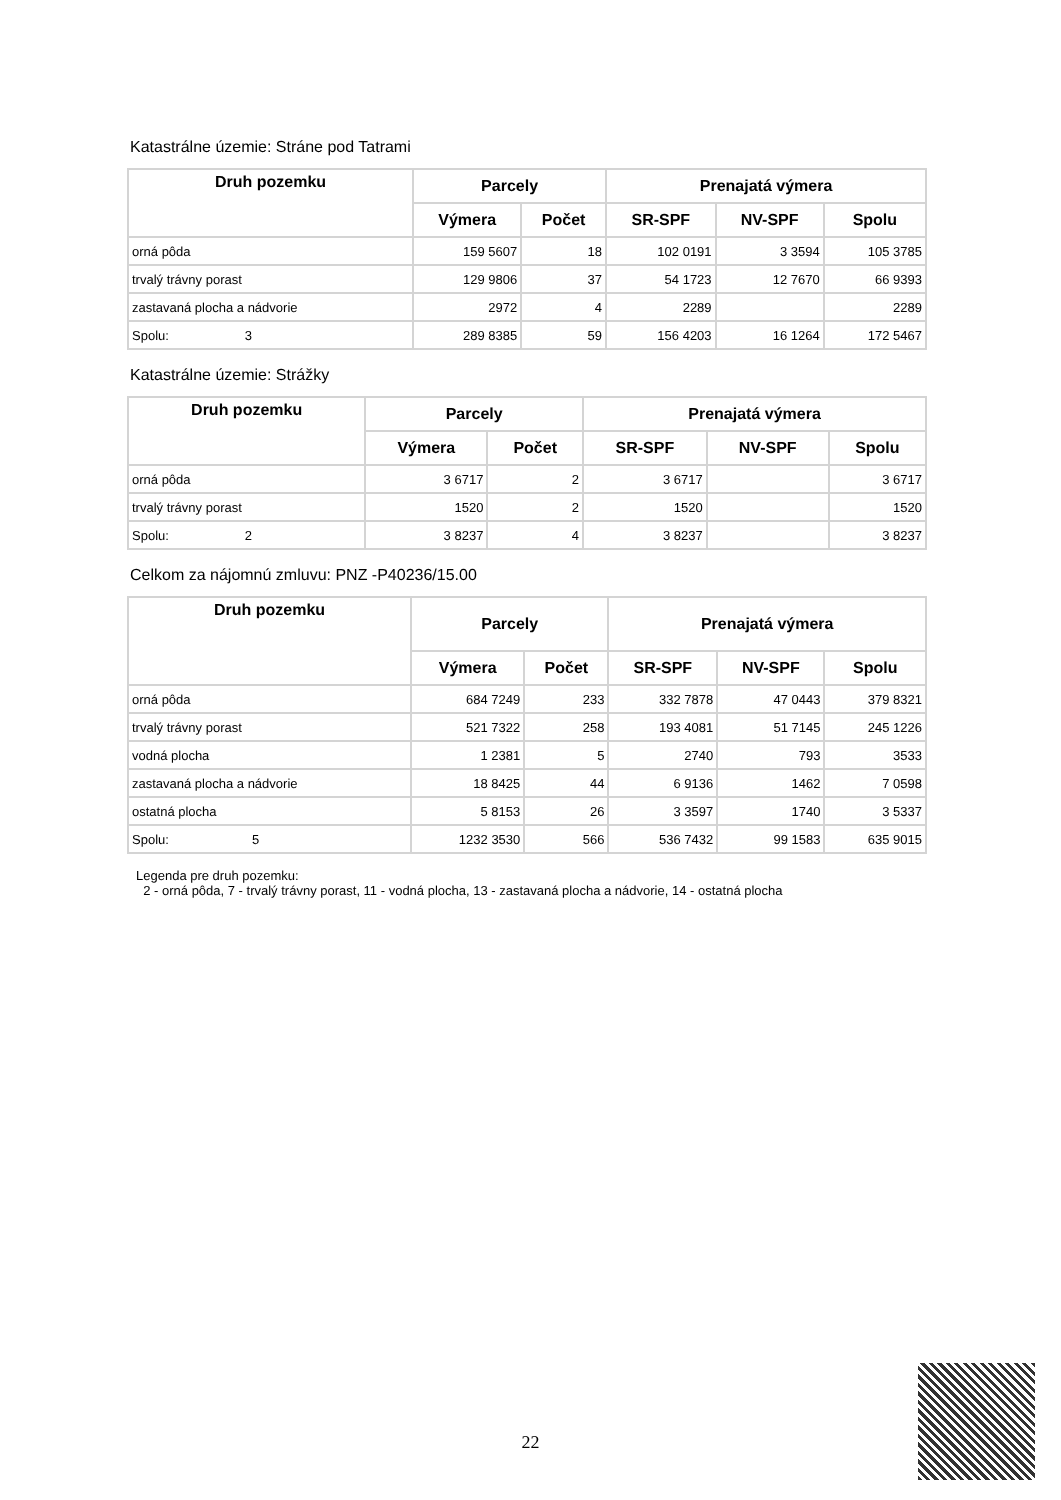Katastrálne územie: Stráne pod Tatrami
| Druh pozemku | Parcely | | Prenajatá výmera | | |
| --- | --- | --- | --- | --- | --- |
| | Výmera | Počet | SR-SPF | NV-SPF | Spolu |
| orná pôda | 159 5607 | 18 | 102 0191 | 3 3594 | 105 3785 |
| trvalý trávny porast | 129 9806 | 37 | 54 1723 | 12 7670 | 66 9393 |
| zastavaná plocha a nádvorie | 2972 | 4 | 2289 | | 2289 |
| Spolu: 3 | 289 8385 | 59 | 156 4203 | 16 1264 | 172 5467 |
Katastrálne územie: Strážky
| Druh pozemku | Parcely | | Prenajatá výmera | | |
| --- | --- | --- | --- | --- | --- |
| | Výmera | Počet | SR-SPF | NV-SPF | Spolu |
| orná pôda | 3 6717 | 2 | 3 6717 | | 3 6717 |
| trvalý trávny porast | 1520 | 2 | 1520 | | 1520 |
| Spolu: 2 | 3 8237 | 4 | 3 8237 | | 3 8237 |
Celkom za nájomnú zmluvu: PNZ -P40236/15.00
| Druh pozemku | Parcely | | Prenajatá výmera | | |
| --- | --- | --- | --- | --- | --- |
| | Výmera | Počet | SR-SPF | NV-SPF | Spolu |
| orná pôda | 684 7249 | 233 | 332 7878 | 47 0443 | 379 8321 |
| trvalý trávny porast | 521 7322 | 258 | 193 4081 | 51 7145 | 245 1226 |
| vodná plocha | 1 2381 | 5 | 2740 | 793 | 3533 |
| zastavaná plocha a nádvorie | 18 8425 | 44 | 6 9136 | 1462 | 7 0598 |
| ostatná plocha | 5 8153 | 26 | 3 3597 | 1740 | 3 5337 |
| Spolu: 5 | 1232 3530 | 566 | 536 7432 | 99 1583 | 635 9015 |
Legenda pre druh pozemku:
2 - orná pôda, 7 - trvalý trávny porast, 11 - vodná plocha, 13 - zastavaná plocha a nádvorie, 14 - ostatná plocha
22